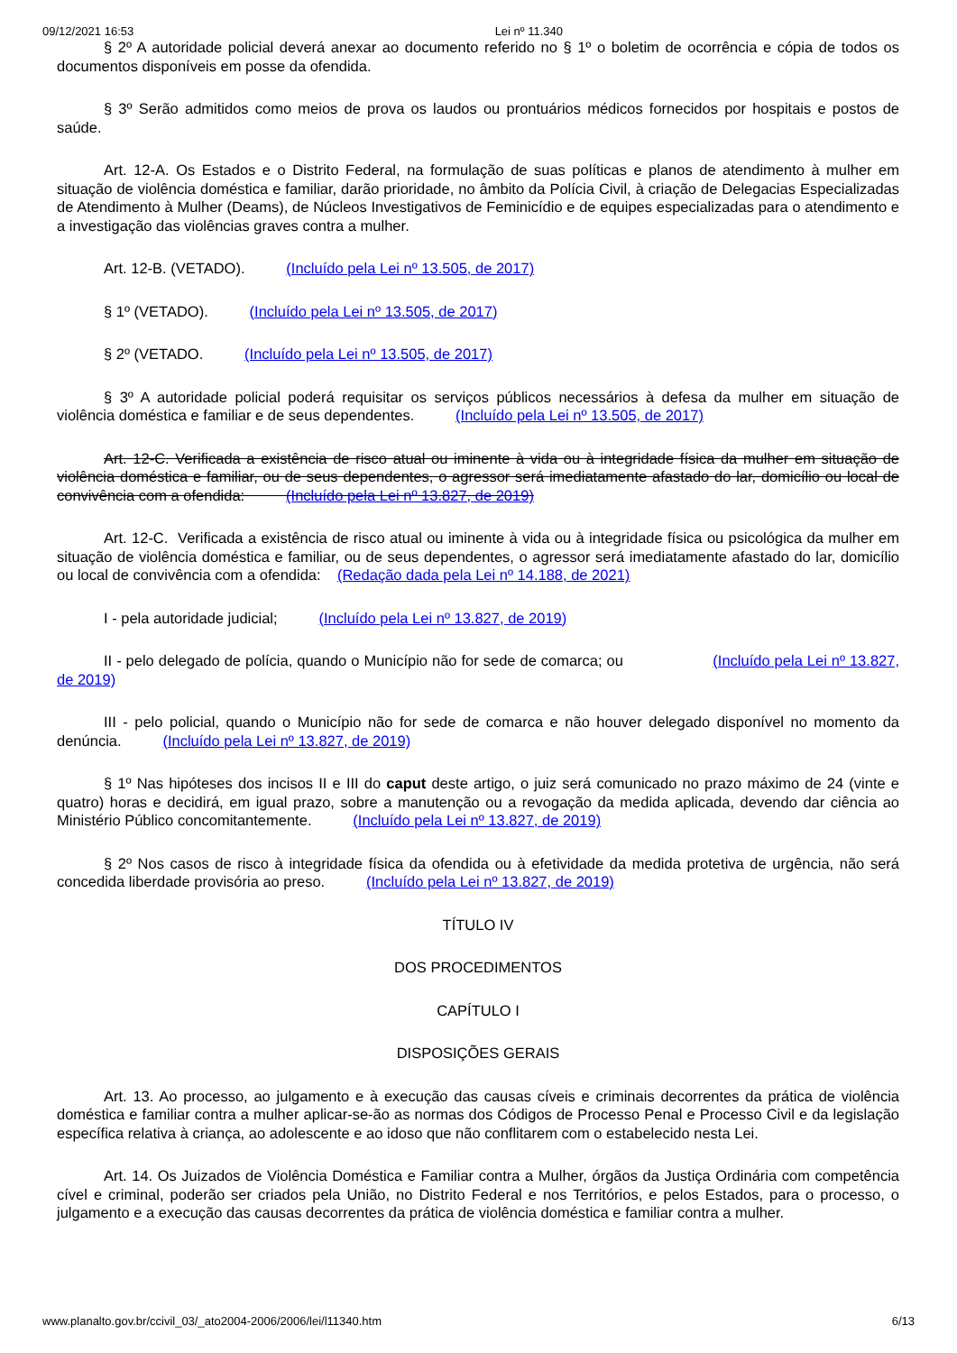09/12/2021 16:53 Lei nº 11.340
§ 2º A autoridade policial deverá anexar ao documento referido no § 1º o boletim de ocorrência e cópia de todos os documentos disponíveis em posse da ofendida.
§ 3º Serão admitidos como meios de prova os laudos ou prontuários médicos fornecidos por hospitais e postos de saúde.
Art. 12-A. Os Estados e o Distrito Federal, na formulação de suas políticas e planos de atendimento à mulher em situação de violência doméstica e familiar, darão prioridade, no âmbito da Polícia Civil, à criação de Delegacias Especializadas de Atendimento à Mulher (Deams), de Núcleos Investigativos de Feminicídio e de equipes especializadas para o atendimento e a investigação das violências graves contra a mulher.
Art. 12-B. (VETADO). (Incluído pela Lei nº 13.505, de 2017)
§ 1º (VETADO). (Incluído pela Lei nº 13.505, de 2017)
§ 2º (VETADO. (Incluído pela Lei nº 13.505, de 2017)
§ 3º A autoridade policial poderá requisitar os serviços públicos necessários à defesa da mulher em situação de violência doméstica e familiar e de seus dependentes. (Incluído pela Lei nº 13.505, de 2017)
Art. 12-C. Verificada a existência de risco atual ou iminente à vida ou à integridade física da mulher em situação de violência doméstica e familiar, ou de seus dependentes, o agressor será imediatamente afastado do lar, domicílio ou local de convivência com a ofendida: (Incluído pela Lei nº 13.827, de 2019)
Art. 12-C. Verificada a existência de risco atual ou iminente à vida ou à integridade física ou psicológica da mulher em situação de violência doméstica e familiar, ou de seus dependentes, o agressor será imediatamente afastado do lar, domicílio ou local de convivência com a ofendida: (Redação dada pela Lei nº 14.188, de 2021)
I - pela autoridade judicial; (Incluído pela Lei nº 13.827, de 2019)
II - pelo delegado de polícia, quando o Município não for sede de comarca; ou (Incluído pela Lei nº 13.827, de 2019)
III - pelo policial, quando o Município não for sede de comarca e não houver delegado disponível no momento da denúncia. (Incluído pela Lei nº 13.827, de 2019)
§ 1º Nas hipóteses dos incisos II e III do caput deste artigo, o juiz será comunicado no prazo máximo de 24 (vinte e quatro) horas e decidirá, em igual prazo, sobre a manutenção ou a revogação da medida aplicada, devendo dar ciência ao Ministério Público concomitantemente. (Incluído pela Lei nº 13.827, de 2019)
§ 2º Nos casos de risco à integridade física da ofendida ou à efetividade da medida protetiva de urgência, não será concedida liberdade provisória ao preso. (Incluído pela Lei nº 13.827, de 2019)
TÍTULO IV
DOS PROCEDIMENTOS
CAPÍTULO I
DISPOSIÇÕES GERAIS
Art. 13. Ao processo, ao julgamento e à execução das causas cíveis e criminais decorrentes da prática de violência doméstica e familiar contra a mulher aplicar-se-ão as normas dos Códigos de Processo Penal e Processo Civil e da legislação específica relativa à criança, ao adolescente e ao idoso que não conflitarem com o estabelecido nesta Lei.
Art. 14. Os Juizados de Violência Doméstica e Familiar contra a Mulher, órgãos da Justiça Ordinária com competência cível e criminal, poderão ser criados pela União, no Distrito Federal e nos Territórios, e pelos Estados, para o processo, o julgamento e a execução das causas decorrentes da prática de violência doméstica e familiar contra a mulher.
www.planalto.gov.br/ccivil_03/_ato2004-2006/2006/lei/l11340.htm 6/13